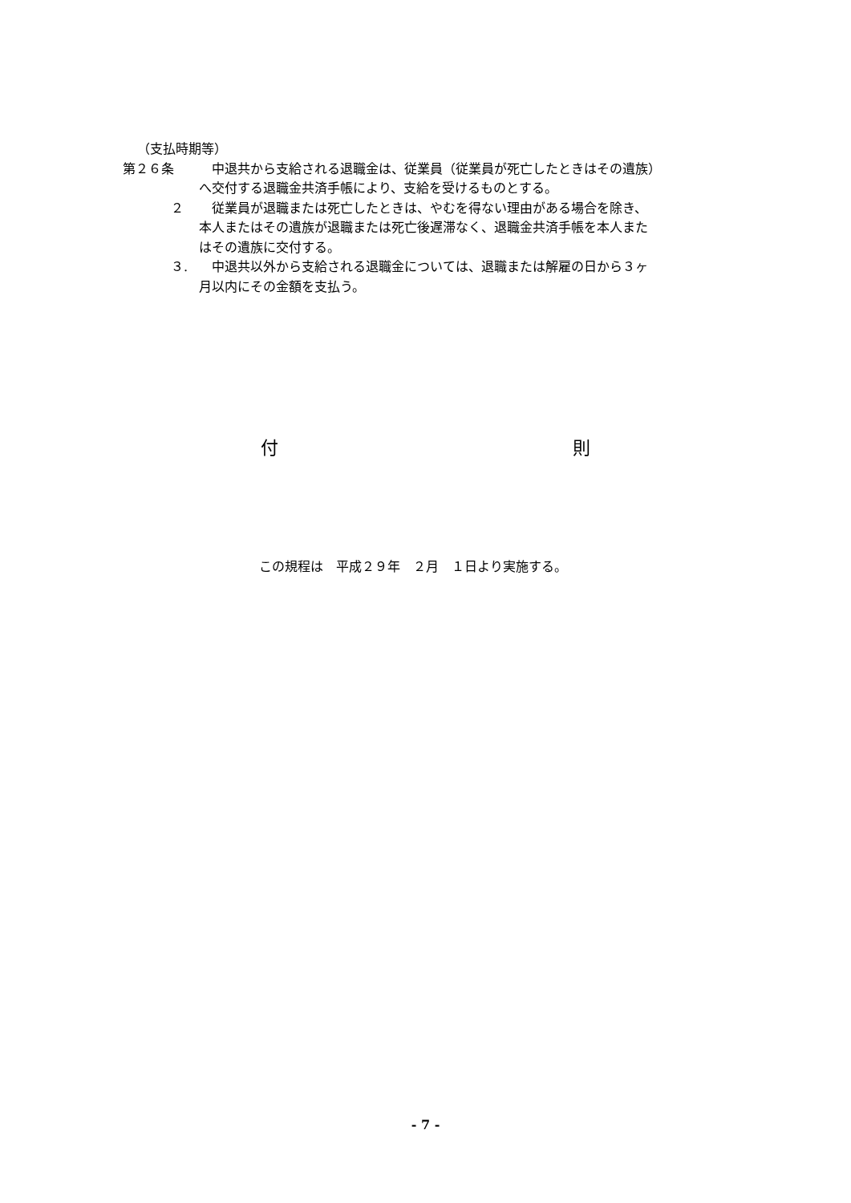（支払時期等）
第２６条 　中退共から支給される退職金は、従業員（従業員が死亡したときはその遺族）
へ交付する退職金共済手帳により、支給を受けるものとする。
２ 　従業員が退職または死亡したときは、やむを得ない理由がある場合を除き、
本人またはその遺族が退職または死亡後遅滞なく、退職金共済手帳を本人また
はその遺族に交付する。
３. 　中退共以外から支給される退職金については、退職または解雇の日から３ヶ
月以内にその金額を支払う。
付 則
この規程は　平成２９年　２月　１日より実施する。
- 7 -